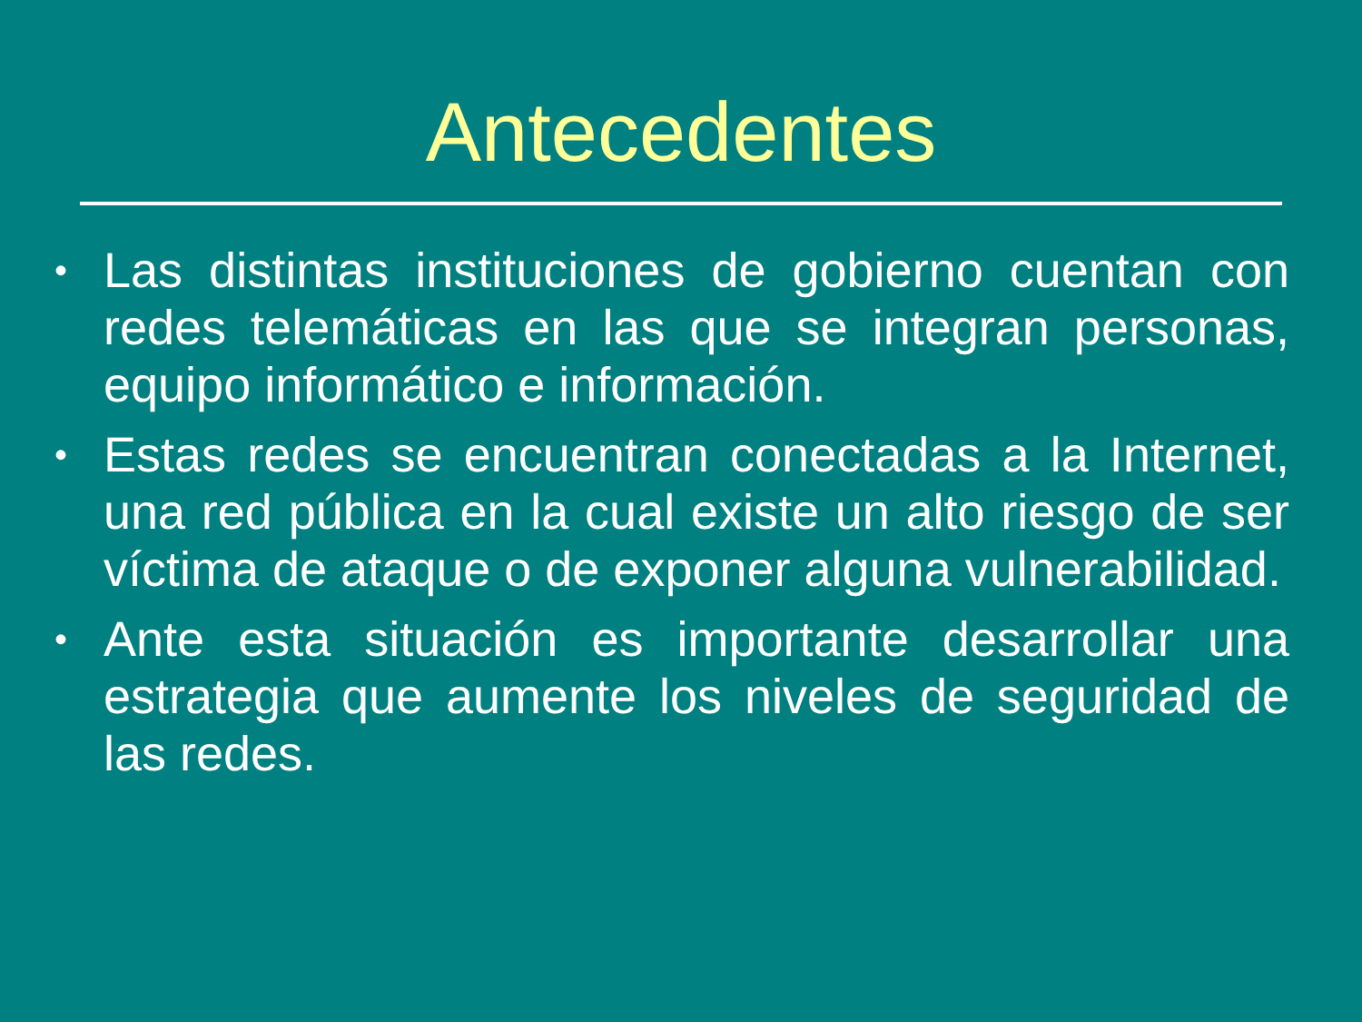Antecedentes
• Las distintas instituciones de gobierno cuentan con redes telemáticas en las que se integran personas, equipo informático e información.
• Estas redes se encuentran conectadas a la Internet, una red pública en la cual existe un alto riesgo de ser víctima de ataque o de exponer alguna vulnerabilidad.
• Ante esta situación es importante desarrollar una estrategia que aumente los niveles de seguridad de las redes.